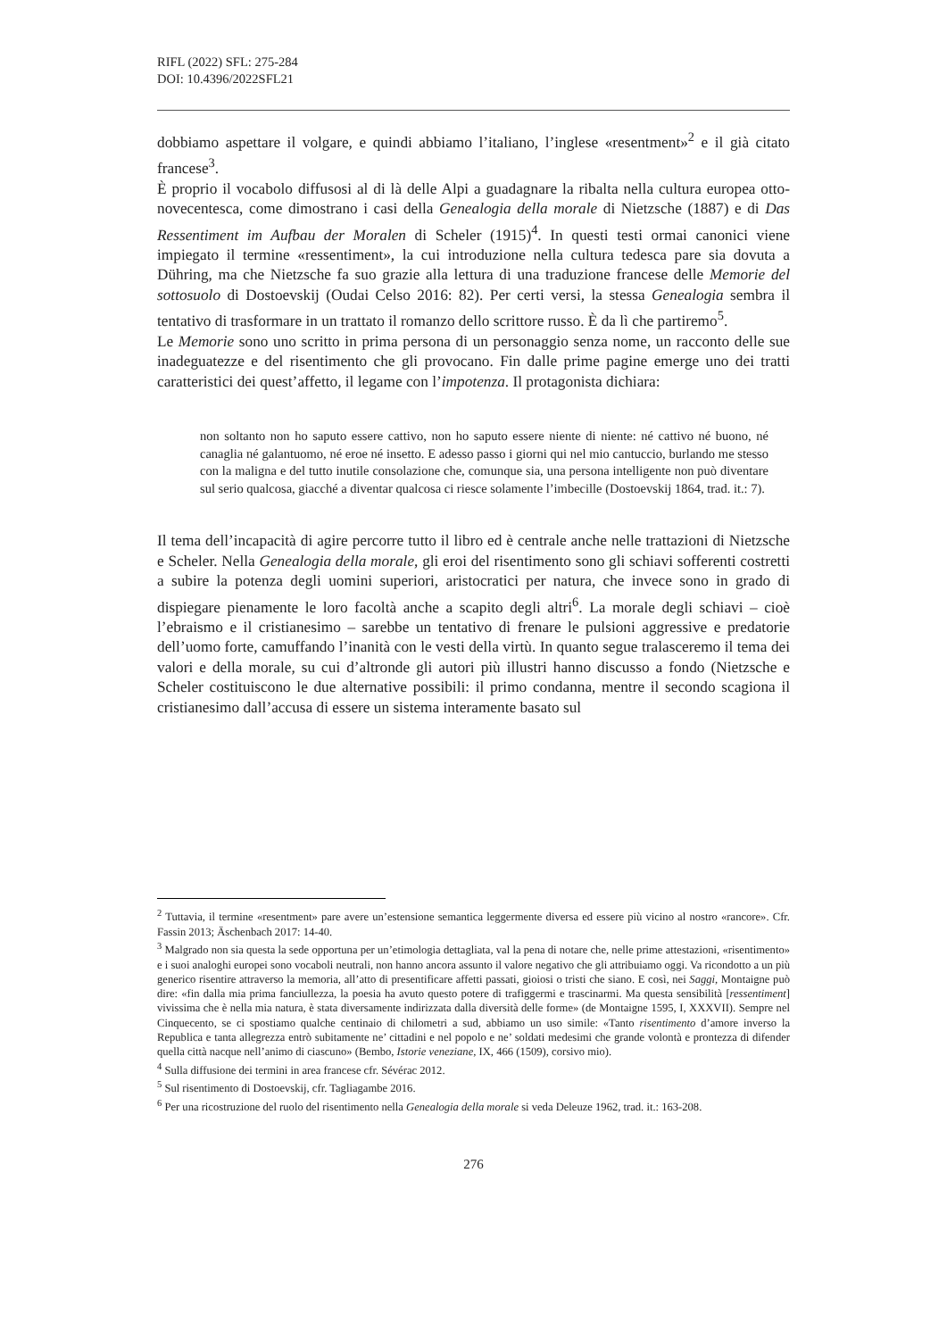RIFL (2022) SFL: 275-284
DOI: 10.4396/2022SFL21
dobbiamo aspettare il volgare, e quindi abbiamo l’italiano, l’inglese «resentment»<sup>2</sup> e il già citato francese<sup>3</sup>.
È proprio il vocabolo diffusosi al di là delle Alpi a guadagnare la ribalta nella cultura europea otto-novecentesca, come dimostrano i casi della Genealogia della morale di Nietzsche (1887) e di Das Ressentiment im Aufbau der Moralen di Scheler (1915)<sup>4</sup>. In questi testi ormai canonici viene impiegato il termine «ressentiment», la cui introduzione nella cultura tedesca pare sia dovuta a Dühring, ma che Nietzsche fa suo grazie alla lettura di una traduzione francese delle Memorie del sottosuolo di Dostoevskij (Oudai Celso 2016: 82). Per certi versi, la stessa Genealogia sembra il tentativo di trasformare in un trattato il romanzo dello scrittore russo. È da lì che partiremo<sup>5</sup>.
Le Memorie sono uno scritto in prima persona di un personaggio senza nome, un racconto delle sue inadeguatezze e del risentimento che gli provocano. Fin dalle prime pagine emerge uno dei tratti caratteristici dei quest’affetto, il legame con l’impotenza. Il protagonista dichiara:
non soltanto non ho saputo essere cattivo, non ho saputo essere niente di niente: né cattivo né buono, né canaglia né galantuomo, né eroe né insetto. E adesso passo i giorni qui nel mio cantuccio, burlando me stesso con la maligna e del tutto inutile consolazione che, comunque sia, una persona intelligente non può diventare sul serio qualcosa, giacché a diventar qualcosa ci riesce solamente l’imbecille (Dostoevskij 1864, trad. it.: 7).
Il tema dell’incapacità di agire percorre tutto il libro ed è centrale anche nelle trattazioni di Nietzsche e Scheler. Nella Genealogia della morale, gli eroi del risentimento sono gli schiavi sofferenti costretti a subire la potenza degli uomini superiori, aristocratici per natura, che invece sono in grado di dispiegare pienamente le loro facoltà anche a scapito degli altri<sup>6</sup>. La morale degli schiavi – cioè l’ebraismo e il cristianesimo – sarebbe un tentativo di frenare le pulsioni aggressive e predatorie dell’uomo forte, camuffando l’inanità con le vesti della virtù. In quanto segue tralasceremo il tema dei valori e della morale, su cui d’altronde gli autori più illustri hanno discusso a fondo (Nietzsche e Scheler costituiscono le due alternative possibili: il primo condanna, mentre il secondo scagiona il cristianesimo dall’accusa di essere un sistema interamente basato sul
<sup>2</sup> Tuttavia, il termine «resentment» pare avere un’estensione semantica leggermente diversa ed essere più vicino al nostro «rancore». Cfr. Fassin 2013; Äschenbach 2017: 14-40.
<sup>3</sup> Malgrado non sia questa la sede opportuna per un’etimologia dettagliata, val la pena di notare che, nelle prime attestazioni, «risentimento» e i suoi analoghi europei sono vocaboli neutrali, non hanno ancora assunto il valore negativo che gli attribuiamo oggi. Va ricondotto a un più generico risentire attraverso la memoria, all’atto di presentificare affetti passati, gioiosi o tristi che siano. E così, nei Saggi, Montaigne può dire: «fin dalla mia prima fanciullezza, la poesia ha avuto questo potere di trafiggermi e trascinarmi. Ma questa sensibilità [ressentiment] vivissima che è nella mia natura, è stata diversamente indirizzata dalla diversità delle forme» (de Montaigne 1595, I, XXXVII). Sempre nel Cinquecento, se ci spostiamo qualche centinaio di chilometri a sud, abbiamo un uso simile: «Tanto risentimento d’amore inverso la Republica e tanta allegrezza entrò subitamente ne’ cittadini e nel popolo e ne’ soldati medesimi che grande volontà e prontezza di difender quella città nacque nell’animo di ciascuno» (Bembo, Istorie veneziane, IX, 466 (1509), corsivo mio).
<sup>4</sup> Sulla diffusione dei termini in area francese cfr. Sévérac 2012.
<sup>5</sup> Sul risentimento di Dostoevskij, cfr. Tagliagambe 2016.
<sup>6</sup> Per una ricostruzione del ruolo del risentimento nella Genealogia della morale si veda Deleuze 1962, trad. it.: 163-208.
276